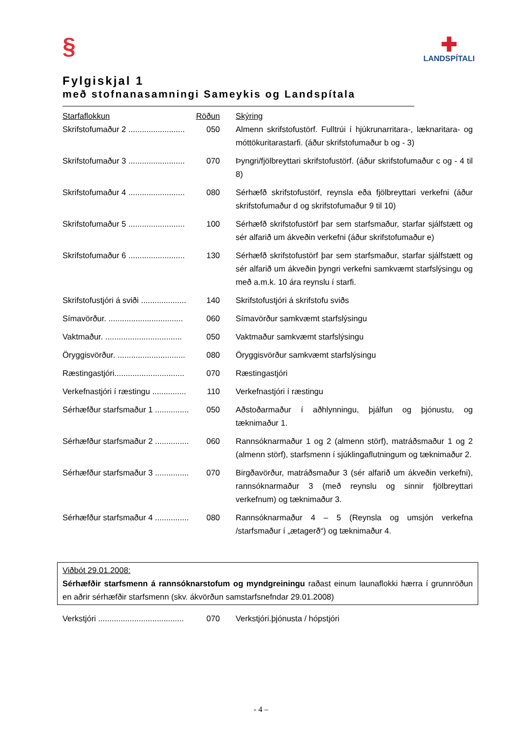§
✚
LANDSPÍTALI
Fylgiskjal 1
með stofnanasamningi Sameykis og Landspítala
| Starfaflokkun | Röðun | Skýring |
| --- | --- | --- |
| Skrifstofumaður 2 ......................... | 050 | Almenn skrifstofustörf. Fulltrúi í hjúkrunarritara-, læknaritara- og móttökuritarastarfi. (áður skrifstofumaður b og - 3) |
| Skrifstofumaður 3 ......................... | 070 | Þyngri/fjölbreyttari skrifstofustörf. (áður skrifstofumaður c og - 4 til 8) |
| Skrifstofumaður 4 ......................... | 080 | Sérhæfð skrifstofustörf, reynsla eða fjölbreyttari verkefni (áður skrifstofumaður d og skrifstofumaður 9 til 10) |
| Skrifstofumaður 5 ......................... | 100 | Sérhæfð skrifstofustörf þar sem starfsmaður, starfar sjálfstætt og sér alfarið um ákveðin verkefni (áður skrifstofumaður e) |
| Skrifstofumaður 6 ......................... | 130 | Sérhæfð skrifstofustörf þar sem starfsmaður, starfar sjálfstætt og sér alfarið um ákveðin þyngri verkefni samkvæmt starfslýsingu og með a.m.k. 10 ára reynslu í starfi. |
| Skrifstofustjóri á sviði .................... | 140 | Skrifstofustjóri á skrifstofu sviðs |
| Símavörður. ................................. | 060 | Símavörður samkvæmt starfslýsingu |
| Vaktmaður. .................................. | 050 | Vaktmaður samkvæmt starfslýsingu |
| Öryggisvörður. .............................. | 080 | Öryggisvörður samkvæmt starfslýsingu |
| Ræstingastjóri............................... | 070 | Ræstingastjóri |
| Verkefnastjóri í ræstingu ............... | 110 | Verkefnastjóri í ræstingu |
| Sérhæfður starfsmaður 1 ............... | 050 | Aðstoðarmaður í aðhlynningu, þjálfun og þjónustu, og tæknimaður 1. |
| Sérhæfður starfsmaður 2 ............... | 060 | Rannsóknarmaður 1 og 2 (almenn störf), matráðsmaður 1 og 2 (almenn störf), starfsmenn í sjúklingaflutningum og tæknimaður 2. |
| Sérhæfður starfsmaður 3 ............... | 070 | Birgðavörður, matráðsmaður 3 (sér alfarið um ákveðin verkefni), rannsóknarmaður 3 (með reynslu og sinnir fjölbreyttari verkefnum) og tæknimaður 3. |
| Sérhæfður starfsmaður 4 ............... | 080 | Rannsóknarmaður 4 – 5 (Reynsla og umsjón verkefna /starfsmaður í „ætagerð“) og tæknimaður 4. |
Viðbót 29.01.2008:
Sérhæfðir starfsmenn á rannsóknarstofum og myndgreiningu raðast einum launaflokki hærra í grunnröðun en aðrir sérhæfðir starfsmenn (skv. ákvörðun samstarfsnefndar 29.01.2008)
| Verkstjóri ...................................... | 070 | Verkstjóri.þjónusta / hópstjóri |
- 4 –